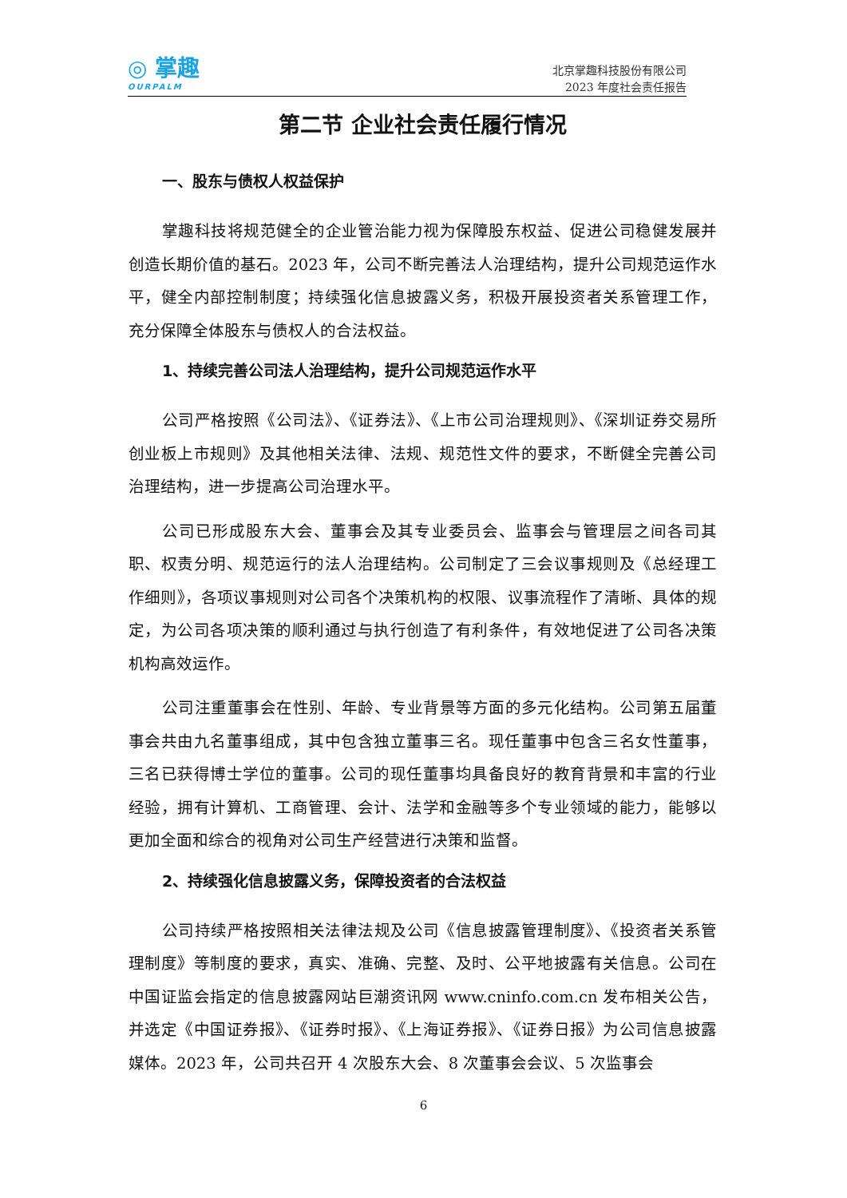◎ 掌趣
OURPALM
北京掌趣科技股份有限公司
2023 年度社会责任报告
第二节 企业社会责任履行情况
一、股东与债权人权益保护
掌趣科技将规范健全的企业管治能力视为保障股东权益、促进公司稳健发展并创造长期价值的基石。2023 年，公司不断完善法人治理结构，提升公司规范运作水平，健全内部控制制度；持续强化信息披露义务，积极开展投资者关系管理工作，充分保障全体股东与债权人的合法权益。
1、持续完善公司法人治理结构，提升公司规范运作水平
公司严格按照《公司法》、《证券法》、《上市公司治理规则》、《深圳证券交易所创业板上市规则》及其他相关法律、法规、规范性文件的要求，不断健全完善公司治理结构，进一步提高公司治理水平。
公司已形成股东大会、董事会及其专业委员会、监事会与管理层之间各司其职、权责分明、规范运行的法人治理结构。公司制定了三会议事规则及《总经理工作细则》，各项议事规则对公司各个决策机构的权限、议事流程作了清晰、具体的规定，为公司各项决策的顺利通过与执行创造了有利条件，有效地促进了公司各决策机构高效运作。
公司注重董事会在性别、年龄、专业背景等方面的多元化结构。公司第五届董事会共由九名董事组成，其中包含独立董事三名。现任董事中包含三名女性董事，三名已获得博士学位的董事。公司的现任董事均具备良好的教育背景和丰富的行业经验，拥有计算机、工商管理、会计、法学和金融等多个专业领域的能力，能够以更加全面和综合的视角对公司生产经营进行决策和监督。
2、持续强化信息披露义务，保障投资者的合法权益
公司持续严格按照相关法律法规及公司《信息披露管理制度》、《投资者关系管理制度》等制度的要求，真实、准确、完整、及时、公平地披露有关信息。公司在中国证监会指定的信息披露网站巨潮资讯网 www.cninfo.com.cn 发布相关公告，并选定《中国证券报》、《证券时报》、《上海证券报》、《证券日报》为公司信息披露媒体。2023 年，公司共召开 4 次股东大会、8 次董事会会议、5 次监事会
6